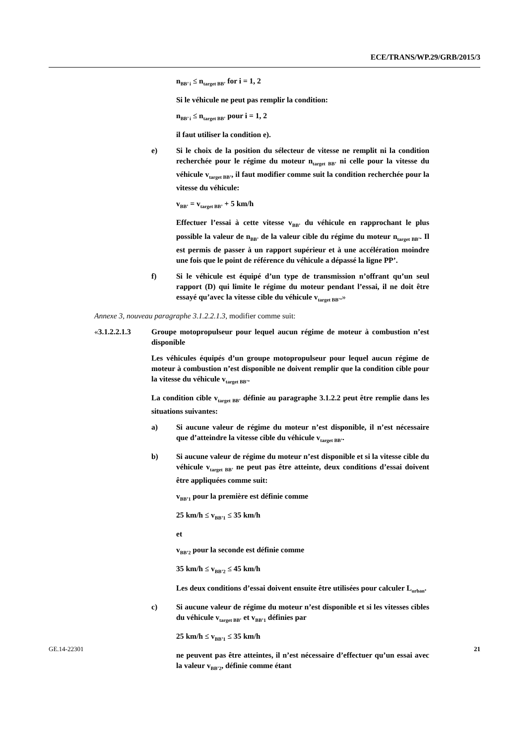ECE/TRANS/WP.29/GRB/2015/3
n<sub>BB’ i</sub> ≤ n<sub>target BB’</sub> for i = 1, 2
Si le véhicule ne peut pas remplir la condition:
n<sub>BB’ i</sub> ≤ n<sub>target BB’</sub> pour i = 1, 2
il faut utiliser la condition e).
e) Si le choix de la position du sélecteur de vitesse ne remplit ni la condition recherchée pour le régime du moteur n<sub>target BB’</sub> ni celle pour la vitesse du véhicule v<sub>target BB’</sub>, il faut modifier comme suit la condition recherchée pour la vitesse du véhicule:
v<sub>BB’</sub> = v<sub>target BB’</sub> + 5 km/h
Effectuer l’essai à cette vitesse v<sub>BB’</sub> du véhicule en rapprochant le plus possible la valeur de n<sub>BB’</sub> de la valeur cible du régime du moteur n<sub>target BB’</sub>. Il est permis de passer à un rapport supérieur et à une accélération moindre une fois que le point de référence du véhicule a dépassé la ligne PP’.
f) Si le véhicule est équipé d’un type de transmission n’offrant qu’un seul rapport (D) qui limite le régime du moteur pendant l’essai, il ne doit être essayé qu’avec la vitesse cible du véhicule v<sub>target BB’</sub>.»
Annexe 3, nouveau paragraphe 3.1.2.2.1.3, modifier comme suit:
«3.1.2.2.1.3 Groupe motopropulseur pour lequel aucun régime de moteur à combustion n’est disponible
Les véhicules équipés d’un groupe motopropulseur pour lequel aucun régime de moteur à combustion n’est disponible ne doivent remplir que la condition cible pour la vitesse du véhicule v<sub>target BB’</sub>.
La condition cible v<sub>target BB’</sub> définie au paragraphe 3.1.2.2 peut être remplie dans les situations suivantes:
a) Si aucune valeur de régime du moteur n’est disponible, il n’est nécessaire que d’atteindre la vitesse cible du véhicule v<sub>target BB’</sub>.
b) Si aucune valeur de régime du moteur n’est disponible et si la vitesse cible du véhicule v<sub>target BB’</sub> ne peut pas être atteinte, deux conditions d’essai doivent être appliquées comme suit:
v<sub>BB’1</sub> pour la première est définie comme
25 km/h ≤ v<sub>BB’1</sub> ≤ 35 km/h
et
v<sub>BB’2</sub> pour la seconde est définie comme
35 km/h ≤ v<sub>BB’2</sub> ≤ 45 km/h
Les deux conditions d’essai doivent ensuite être utilisées pour calculer L<sub>urban</sub>.
c) Si aucune valeur de régime du moteur n’est disponible et si les vitesses cibles du véhicule v<sub>target BB’</sub> et v<sub>BB’1</sub> définies par
25 km/h ≤ v<sub>BB’1</sub> ≤ 35 km/h
ne peuvent pas être atteintes, il n’est nécessaire d’effectuer qu’un essai avec la valeur v<sub>BB’2</sub>, définie comme étant
GE.14-22301 21